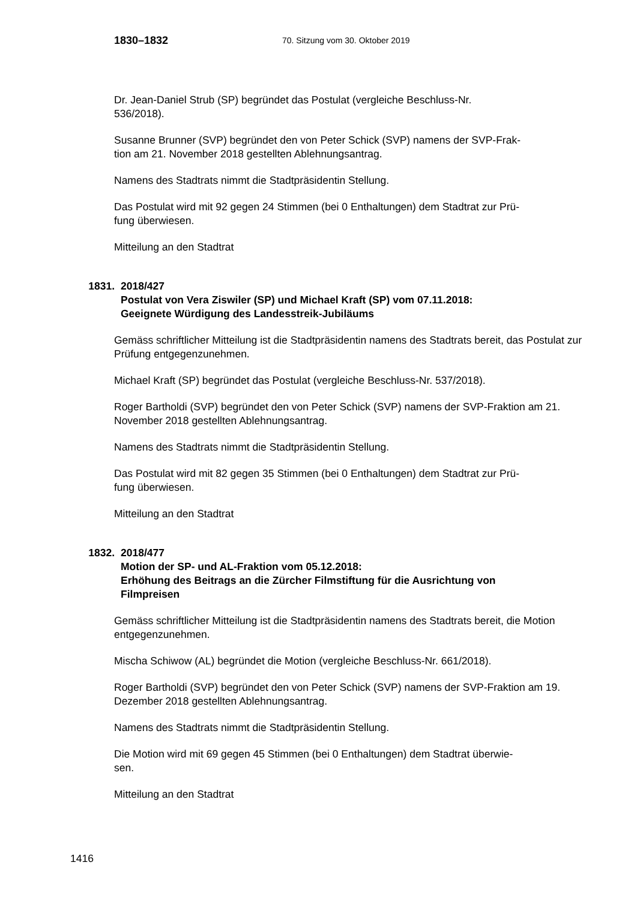1830–1832 70. Sitzung vom 30. Oktober 2019
Dr. Jean-Daniel Strub (SP) begründet das Postulat (vergleiche Beschluss-Nr.
536/2018).
Susanne Brunner (SVP) begründet den von Peter Schick (SVP) namens der SVP-Frak-
tion am 21. November 2018 gestellten Ablehnungsantrag.
Namens des Stadtrats nimmt die Stadtpräsidentin Stellung.
Das Postulat wird mit 92 gegen 24 Stimmen (bei 0 Enthaltungen) dem Stadtrat zur Prü-
fung überwiesen.
Mitteilung an den Stadtrat
1831. 2018/427
Postulat von Vera Ziswiler (SP) und Michael Kraft (SP) vom 07.11.2018:
Geeignete Würdigung des Landesstreik-Jubiläums
Gemäss schriftlicher Mitteilung ist die Stadtpräsidentin namens des Stadtrats bereit, das Postulat zur Prüfung entgegenzunehmen.
Michael Kraft (SP) begründet das Postulat (vergleiche Beschluss-Nr. 537/2018).
Roger Bartholdi (SVP) begründet den von Peter Schick (SVP) namens der SVP-Fraktion am 21. November 2018 gestellten Ablehnungsantrag.
Namens des Stadtrats nimmt die Stadtpräsidentin Stellung.
Das Postulat wird mit 82 gegen 35 Stimmen (bei 0 Enthaltungen) dem Stadtrat zur Prü-
fung überwiesen.
Mitteilung an den Stadtrat
1832. 2018/477
Motion der SP- und AL-Fraktion vom 05.12.2018:
Erhöhung des Beitrags an die Zürcher Filmstiftung für die Ausrichtung von
Filmpreisen
Gemäss schriftlicher Mitteilung ist die Stadtpräsidentin namens des Stadtrats bereit, die Motion entgegenzunehmen.
Mischa Schiwow (AL) begründet die Motion (vergleiche Beschluss-Nr. 661/2018).
Roger Bartholdi (SVP) begründet den von Peter Schick (SVP) namens der SVP-Fraktion am 19. Dezember 2018 gestellten Ablehnungsantrag.
Namens des Stadtrats nimmt die Stadtpräsidentin Stellung.
Die Motion wird mit 69 gegen 45 Stimmen (bei 0 Enthaltungen) dem Stadtrat überwie-
sen.
Mitteilung an den Stadtrat
1416